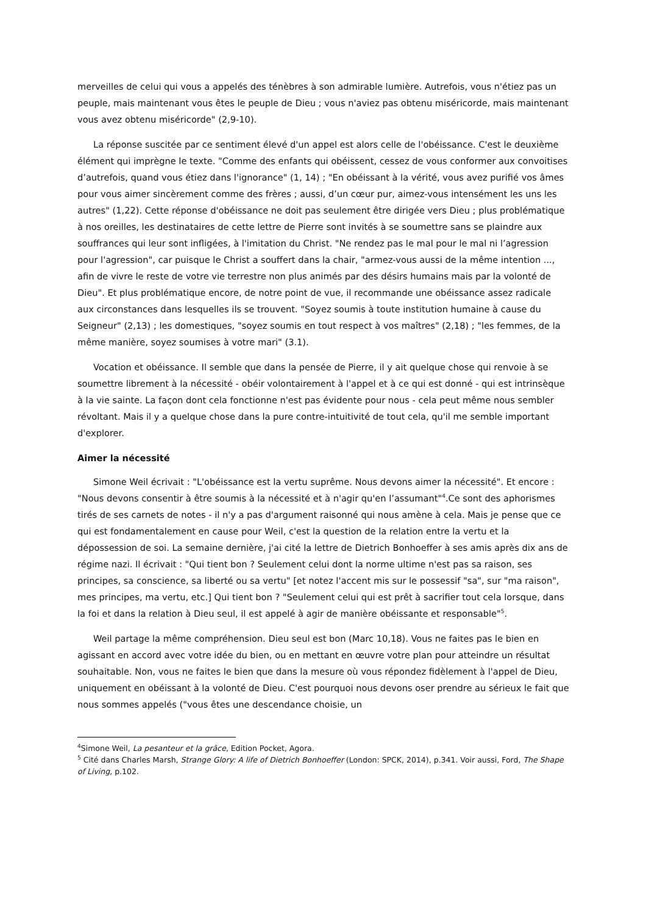merveilles de celui qui vous a appelés des ténèbres à son admirable lumière. Autrefois, vous n'étiez pas un peuple, mais maintenant vous êtes le peuple de Dieu ; vous n'aviez pas obtenu miséricorde, mais maintenant vous avez obtenu miséricorde" (2,9-10).
La réponse suscitée par ce sentiment élevé d'un appel est alors celle de l'obéissance. C'est le deuxième élément qui imprègne le texte. "Comme des enfants qui obéissent, cessez de vous conformer aux convoitises d’autrefois, quand vous étiez dans l'ignorance" (1, 14) ; "En obéissant à la vérité, vous avez purifié vos âmes pour vous aimer sincèrement comme des frères ; aussi, d’un cœur pur, aimez-vous intensément les uns les autres" (1,22). Cette réponse d'obéissance ne doit pas seulement être dirigée vers Dieu ; plus problématique à nos oreilles, les destinataires de cette lettre de Pierre sont invités à se soumettre sans se plaindre aux souffrances qui leur sont infligées, à l'imitation du Christ. "Ne rendez pas le mal pour le mal ni l’agression pour l'agression", car puisque le Christ a souffert dans la chair, "armez-vous aussi de la même intention ..., afin de vivre le reste de votre vie terrestre non plus animés par des désirs humains mais par la volonté de Dieu". Et plus problématique encore, de notre point de vue, il recommande une obéissance assez radicale aux circonstances dans lesquelles ils se trouvent. "Soyez soumis à toute institution humaine à cause du Seigneur" (2,13) ; les domestiques, "soyez soumis en tout respect à vos maîtres" (2,18) ; "les femmes, de la même manière, soyez soumises à votre mari" (3.1).
Vocation et obéissance. Il semble que dans la pensée de Pierre, il y ait quelque chose qui renvoie à se soumettre librement à la nécessité - obéir volontairement à l'appel et à ce qui est donné - qui est intrinsèque à la vie sainte. La façon dont cela fonctionne n'est pas évidente pour nous - cela peut même nous sembler révoltant. Mais il y a quelque chose dans la pure contre-intuitivité de tout cela, qu'il me semble important d'explorer.
Aimer la nécessité
Simone Weil écrivait : "L'obéissance est la vertu suprême. Nous devons aimer la nécessité". Et encore : "Nous devons consentir à être soumis à la nécessité et à n'agir qu'en l’assumant"<sup>4</sup>.Ce sont des aphorismes tirés de ses carnets de notes - il n'y a pas d'argument raisonné qui nous amène à cela. Mais je pense que ce qui est fondamentalement en cause pour Weil, c'est la question de la relation entre la vertu et la dépossession de soi. La semaine dernière, j'ai cité la lettre de Dietrich Bonhoeffer à ses amis après dix ans de régime nazi. Il écrivait : "Qui tient bon ? Seulement celui dont la norme ultime n'est pas sa raison, ses principes, sa conscience, sa liberté ou sa vertu" [et notez l'accent mis sur le possessif "sa", sur "ma raison", mes principes, ma vertu, etc.] Qui tient bon ? "Seulement celui qui est prêt à sacrifier tout cela lorsque, dans la foi et dans la relation à Dieu seul, il est appelé à agir de manière obéissante et responsable"<sup>5</sup>.
Weil partage la même compréhension. Dieu seul est bon (Marc 10,18). Vous ne faites pas le bien en agissant en accord avec votre idée du bien, ou en mettant en œuvre votre plan pour atteindre un résultat souhaitable. Non, vous ne faites le bien que dans la mesure où vous répondez fidèlement à l'appel de Dieu, uniquement en obéissant à la volonté de Dieu. C'est pourquoi nous devons oser prendre au sérieux le fait que nous sommes appelés ("vous êtes une descendance choisie, un
<sup>4</sup> Simone Weil, La pesanteur et la grâce, Edition Pocket, Agora.
<sup>5</sup> Cité dans Charles Marsh, Strange Glory: A life of Dietrich Bonhoeffer (London: SPCK, 2014), p.341. Voir aussi, Ford, The Shape of Living, p.102.